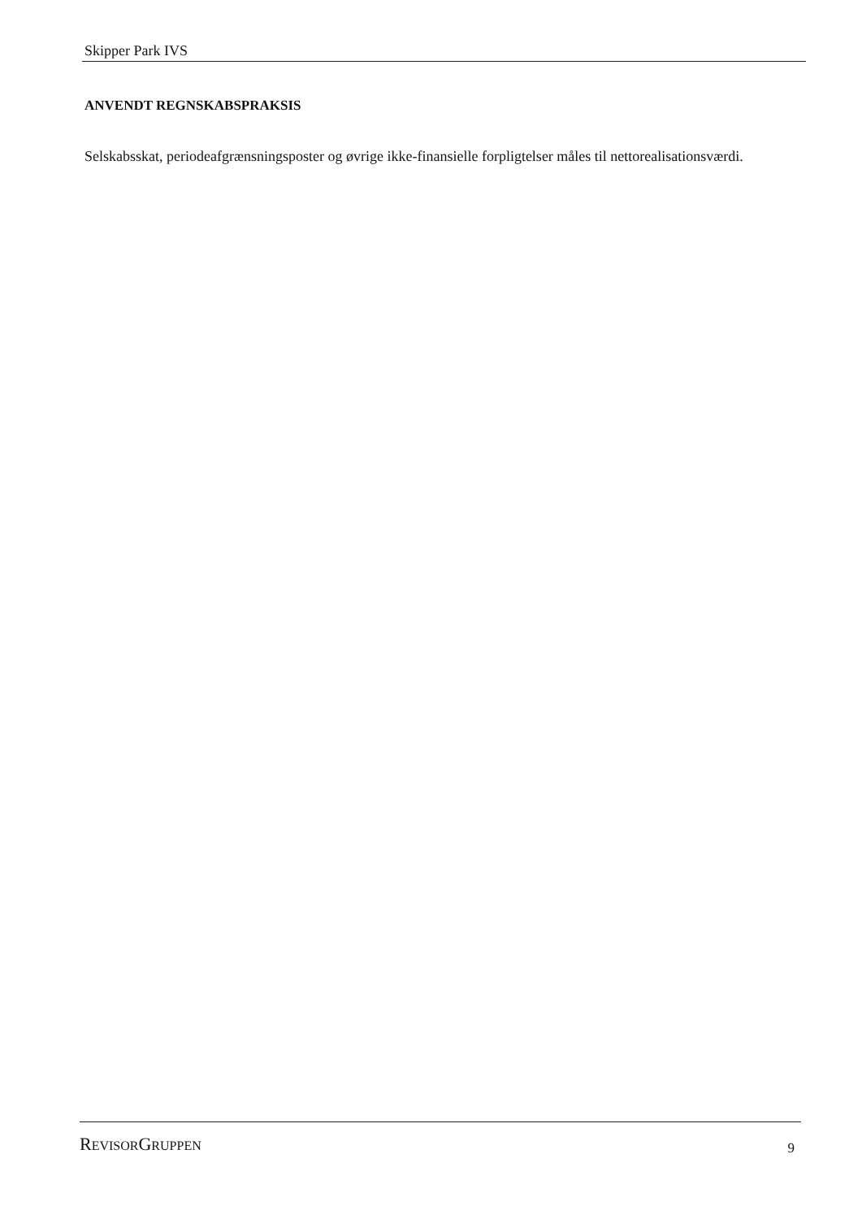Skipper Park IVS
ANVENDT REGNSKABSPRAKSIS
Selskabsskat, periodeafgrænsningsposter og øvrige ikke-finansielle forpligtelser måles til nettorealisationsværdi.
REVISORGRUPPEN 9